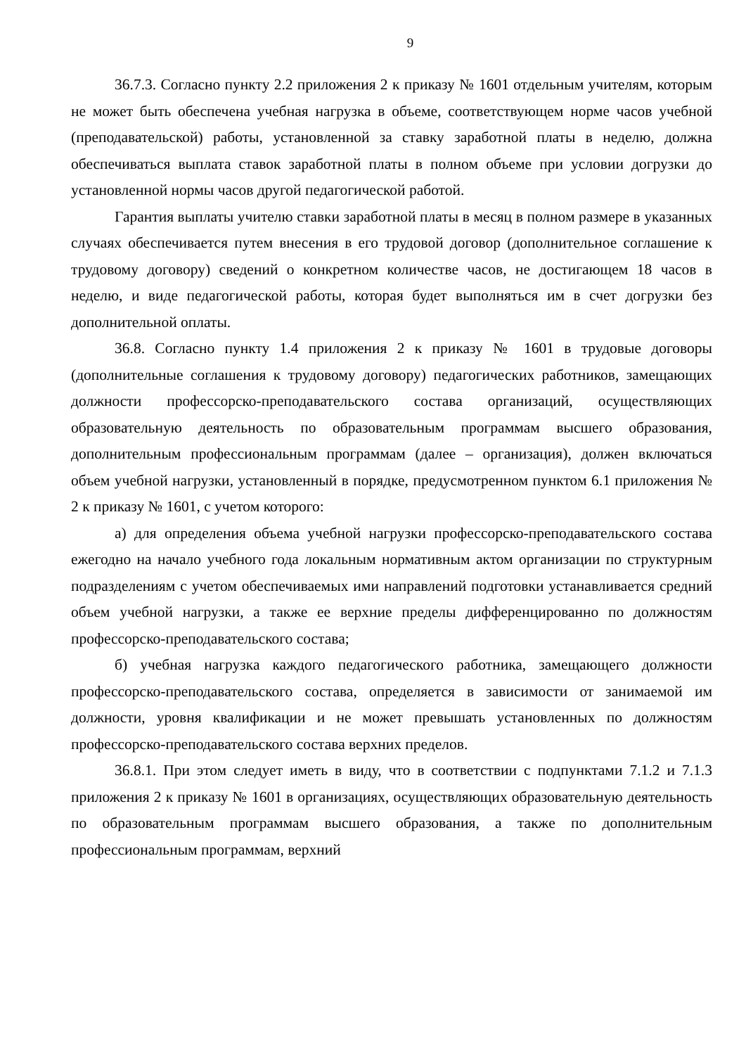9
36.7.3. Согласно пункту 2.2 приложения 2 к приказу № 1601 отдельным учителям, которым не может быть обеспечена учебная нагрузка в объеме, соответствующем норме часов учебной (преподавательской) работы, установленной за ставку заработной платы в неделю, должна обеспечиваться выплата ставок заработной платы в полном объеме при условии догрузки до установленной нормы часов другой педагогической работой.
Гарантия выплаты учителю ставки заработной платы в месяц в полном размере в указанных случаях обеспечивается путем внесения в его трудовой договор (дополнительное соглашение к трудовому договору) сведений о конкретном количестве часов, не достигающем 18 часов в неделю, и виде педагогической работы, которая будет выполняться им в счет догрузки без дополнительной оплаты.
36.8. Согласно пункту 1.4 приложения 2 к приказу № 1601 в трудовые договоры (дополнительные соглашения к трудовому договору) педагогических работников, замещающих должности профессорско-преподавательского состава организаций, осуществляющих образовательную деятельность по образовательным программам высшего образования, дополнительным профессиональным программам (далее – организация), должен включаться объем учебной нагрузки, установленный в порядке, предусмотренном пунктом 6.1 приложения № 2 к приказу № 1601, с учетом которого:
а) для определения объема учебной нагрузки профессорско-преподавательского состава ежегодно на начало учебного года локальным нормативным актом организации по структурным подразделениям с учетом обеспечиваемых ими направлений подготовки устанавливается средний объем учебной нагрузки, а также ее верхние пределы дифференцированно по должностям профессорско-преподавательского состава;
б) учебная нагрузка каждого педагогического работника, замещающего должности профессорско-преподавательского состава, определяется в зависимости от занимаемой им должности, уровня квалификации и не может превышать установленных по должностям профессорско-преподавательского состава верхних пределов.
36.8.1. При этом следует иметь в виду, что в соответствии с подпунктами 7.1.2 и 7.1.3 приложения 2 к приказу № 1601 в организациях, осуществляющих образовательную деятельность по образовательным программам высшего образования, а также по дополнительным профессиональным программам, верхний